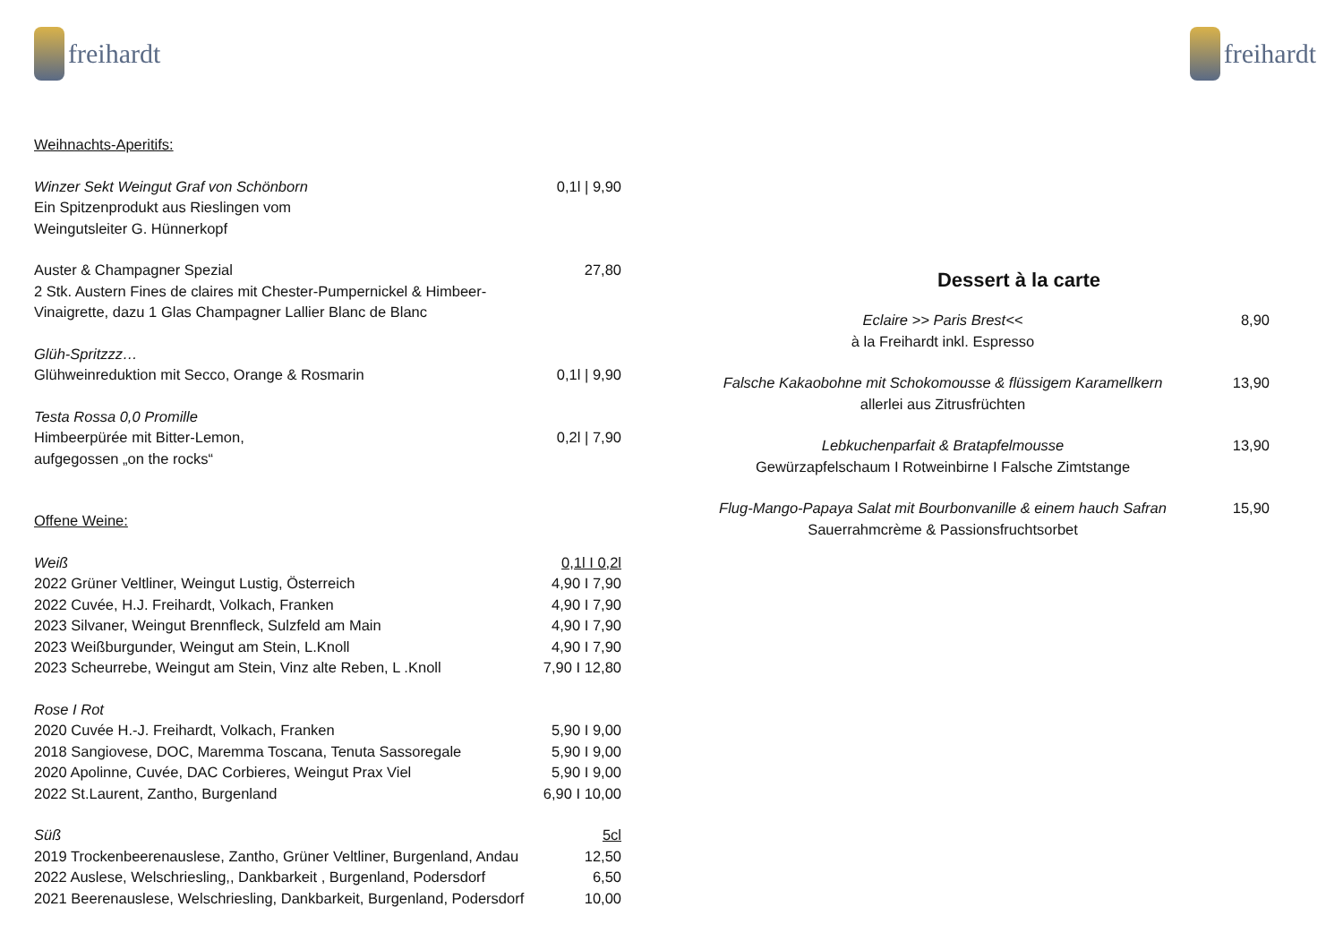freihardt
| Weihnachts-Aperitifs: | |
| Winzer Sekt Weingut Graf von Schönborn | 0,1l / 9,90 |
| Ein Spitzenprodukt aus Rieslingen vom Weingutsleiter G. Hünnerkopf | |
| Auster & Champagner Spezial | 27,80 |
| 2 Stk. Austern Fines de claires mit Chester-Pumpernickel & Himbeer-Vinaigrette, dazu 1 Glas Champagner Lallier Blanc de Blanc | |
| Glüh-Spritzzz… | |
| Glühweinreduktion mit Secco, Orange & Rosmarin | 0,1l / 9,90 |
| Testa Rossa 0,0 Promille | |
| Himbeerpürée mit Bitter-Lemon, | 0,2l / 7,90 |
| aufgegossen „on the rocks“ | |
| Offene Weine: | |
| Weiß | 0,1l I 0,2l |
| 2022 Grüner Veltliner, Weingut Lustig, Österreich | 4,90 I 7,90 |
| 2022 Cuvée, H.J. Freihardt, Volkach, Franken | 4,90 I 7,90 |
| 2023 Silvaner, Weingut Brennfleck, Sulzfeld am Main | 4,90 I 7,90 |
| 2023 Weißburgunder, Weingut am Stein, L.Knoll | 4,90 I 7,90 |
| 2023 Scheurrebe, Weingut am Stein, Vinz alte Reben, L .Knoll | 7,90 I 12,80 |
| Rose I Rot | |
| 2020 Cuvée H.-J. Freihardt, Volkach, Franken | 5,90 I 9,00 |
| 2018 Sangiovese, DOC, Maremma Toscana, Tenuta Sassoregale | 5,90 I 9,00 |
| 2020 Apolinne, Cuvée, DAC Corbieres, Weingut Prax Viel | 5,90 I 9,00 |
| 2022 St.Laurent, Zantho, Burgenland | 6,90 I 10,00 |
| Süß | 5cl |
| 2019 Trockenbeerenauslese, Zantho, Grüner Veltliner, Burgenland, Andau | 12,50 |
| 2022 Auslese, Welschriesling,, Dankbarkeit , Burgenland, Podersdorf | 6,50 |
| 2021 Beerenauslese, Welschriesling, Dankbarkeit, Burgenland, Podersdorf | 10,00 |
freihardt
Dessert à la carte
| Eclaire >> Paris Brest<< à la Freihardt inkl. Espresso | 8,90 |
| Falsche Kakaobohne mit Schokomousse & flüssigem Karamellkern allerlei aus Zitrusfrüchten | 13,90 |
| Lebkuchenparfait & Bratapfelmousse Gewürzapfelschaum I Rotweinbirne I Falsche Zimtstange | 13,90 |
| Flug-Mango-Papaya Salat mit Bourbonvanille & einem hauch Safran Sauerrahmcrème & Passionsfruchtsorbet | 15,90 |